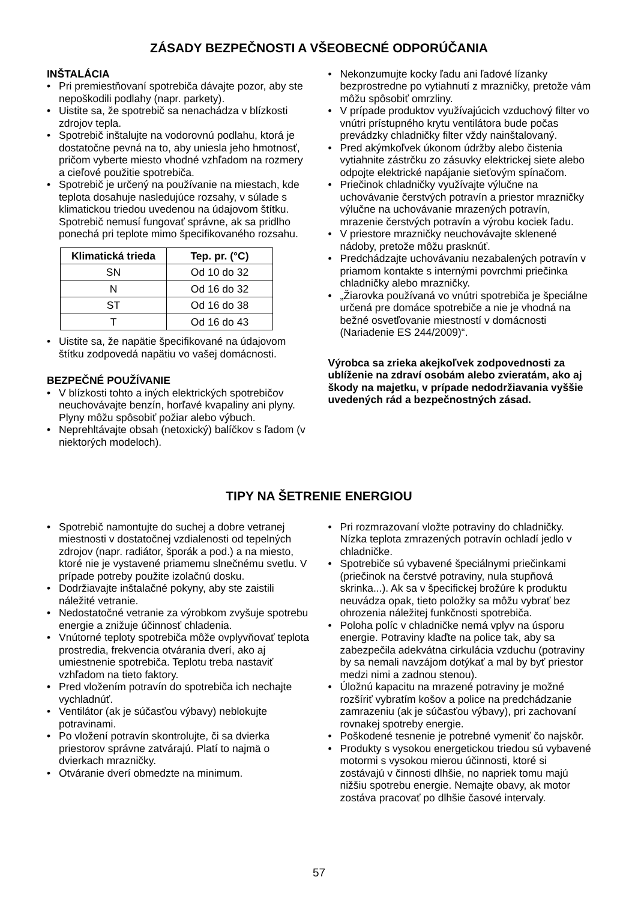ZÁSADY BEZPEČNOSTI A VŠEOBECNÉ ODPORÚČANIA
INŠTALÁCIA
Pri premiestňovaní spotrebiča dávajte pozor, aby ste nepoškodili podlahy (napr. parkety).
Uistite sa, že spotrebič sa nenachádza v blízkosti zdrojov tepla.
Spotrebič inštalujte na vodorovnú podlahu, ktorá je dostatočne pevná na to, aby uniesla jeho hmotnosť, pričom vyberte miesto vhodné vzhľadom na rozmery a cieľové použitie spotrebiča.
Spotrebič je určený na používanie na miestach, kde teplota dosahuje nasledujúce rozsahy, v súlade s klimatickou triedou uvedenou na údajovom štítku. Spotrebič nemusí fungovať správne, ak sa pridlho ponechá pri teplote mimo špecifikovaného rozsahu.
| Klimatická trieda | Tep. pr. (°C) |
| --- | --- |
| SN | Od 10 do 32 |
| N | Od 16 do 32 |
| ST | Od 16 do 38 |
| T | Od 16 do 43 |
Uistite sa, že napätie špecifikované na údajovom štítku zodpovedá napätiu vo vašej domácnosti.
BEZPEČNÉ POUŽÍVANIE
V blízkosti tohto a iných elektrických spotrebičov neuchovávajte benzín, horľavé kvapaliny ani plyny. Plyny môžu spôsobiť požiar alebo výbuch.
Neprehltávajte obsah (netoxický) balíčkov s ľadom (v niektorých modeloch).
Nekonzumujte kocky ľadu ani ľadové lízanky bezprostredne po vytiahnutí z mrazničky, pretože vám môžu spôsobiť omrzliny.
V prípade produktov využívajúcich vzduchový filter vo vnútri prístupného krytu ventilátora bude počas prevádzky chladničky filter vždy nainštalovaný.
Pred akýmkoľvek úkonom údržby alebo čistenia vytiahnite zástrčku zo zásuvky elektrickej siete alebo odpojte elektrické napájanie sieťovým spínačom.
Priečinok chladničky využívajte výlučne na uchovávanie čerstvých potravín a priestor mrazničky výlučne na uchovávanie mrazených potravín, mrazenie čerstvých potravín a výrobu kociek ľadu.
V priestore mrazničky neuchovávajte sklenené nádoby, pretože môžu prasknúť.
Predchádzajte uchovávaniu nezabalených potravín v priamom kontakte s internými povrchmi priečinka chladničky alebo mrazničky.
„Žiarovka používaná vo vnútri spotrebiča je špeciálne určená pre domáce spotrebiče a nie je vhodná na bežné osvetľovanie miestností v domácnosti (Nariadenie ES 244/2009)“.
Výrobca sa zrieka akejkoľvek zodpovednosti za ublíženie na zdraví osobám alebo zvieratám, ako aj škody na majetku, v prípade nedodržiavania vyššie uvedených rád a bezpečnostných zásad.
TIPY NA ŠETRENIE ENERGIOU
Spotrebič namontujte do suchej a dobre vetranej miestnosti v dostatočnej vzdialenosti od tepelných zdrojov (napr. radiátor, šporák a pod.) a na miesto, ktoré nie je vystavené priamemu slnečnému svetlu. V prípade potreby použite izolačnú dosku.
Dodržiavajte inštalačné pokyny, aby ste zaistili náležité vetranie.
Nedostatočné vetranie za výrobkom zvyšuje spotrebu energie a znižuje účinnosť chladenia.
Vnútorné teploty spotrebiča môže ovplyvňovať teplota prostredia, frekvencia otvárania dverí, ako aj umiestnenie spotrebiča. Teplotu treba nastaviť vzhľadom na tieto faktory.
Pred vložením potravín do spotrebiča ich nechajte vychladnúť.
Ventilátor (ak je súčasťou výbavy) neblokujte potravinami.
Po vložení potravín skontrolujte, či sa dvierka priestorov správne zatvárajú. Platí to najmä o dvierkach mrazničky.
Otváranie dverí obmedzte na minimum.
Pri rozmrazovaní vložte potraviny do chladničky. Nízka teplota zmrazených potravín ochladí jedlo v chladničke.
Spotrebiče sú vybavené špeciálnymi priečinkami (priečinok na čerstvé potraviny, nula stupňová skrinka...). Ak sa v špecifickej brožúre k produktu neuvádza opak, tieto položky sa môžu vybrať bez ohrozenia náležitej funkčnosti spotrebiča.
Poloha políc v chladničke nemá vplyv na úsporu energie. Potraviny klaďte na police tak, aby sa zabezpečila adekvátna cirkulácia vzduchu (potraviny by sa nemali navzájom dotýkať a mal by byť priestor medzi nimi a zadnou stenou).
Úložnú kapacitu na mrazené potraviny je možné rozšíriť vybratím košov a police na predchádzanie zamrazeniu (ak je súčasťou výbavy), pri zachovaní rovnakej spotreby energie.
Poškodené tesnenie je potrebné vymeniť čo najskôr.
Produkty s vysokou energetickou triedou sú vybavené motormi s vysokou mierou účinnosti, ktoré si zostávajú v činnosti dlhšie, no napriek tomu majú nižšiu spotrebu energie. Nemajte obavy, ak motor zostáva pracovať po dlhšie časové intervaly.
57